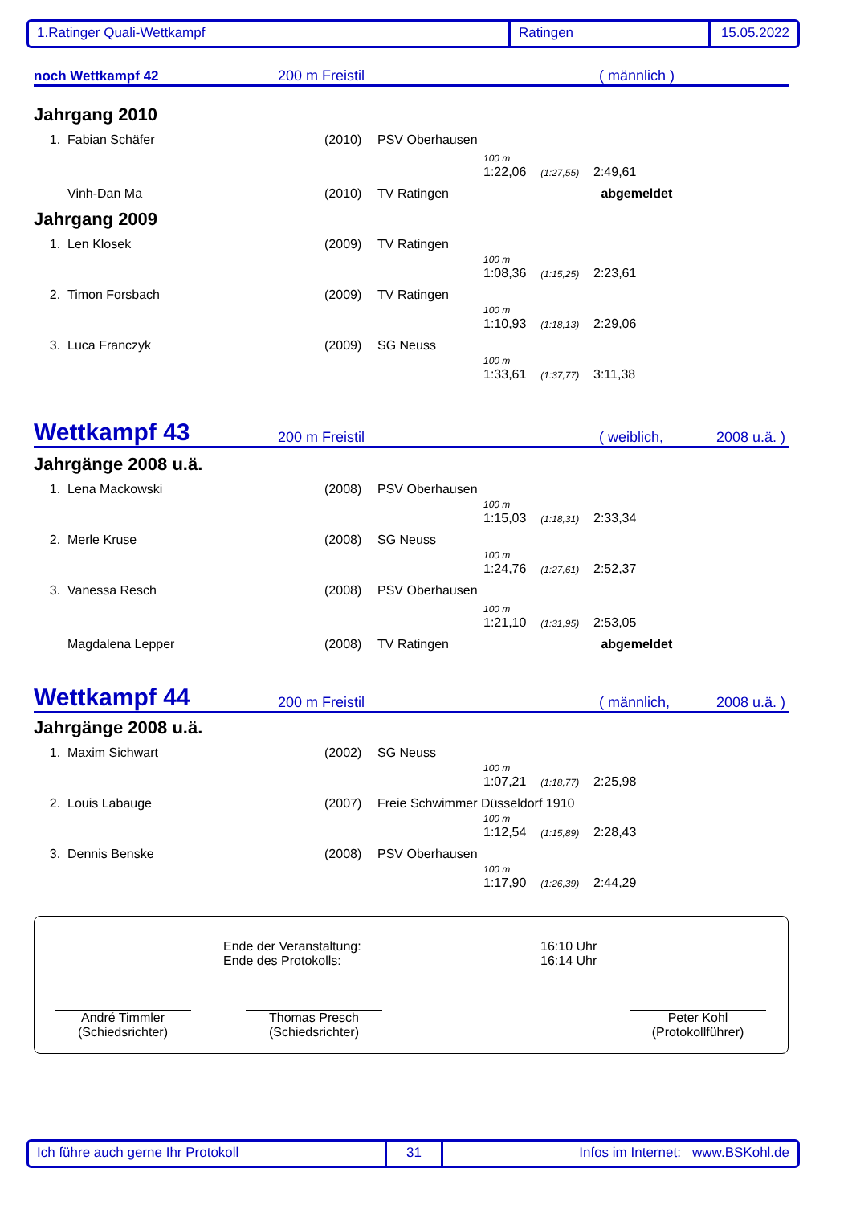1.Ratinger Quali-Wettkampf Ratingen 15.05.2022
noch Wettkampf 42 200 m Freistil ( männlich )
Jahrgang 2010
| 1. | Fabian Schäfer | (2010) | PSV Oberhausen |
| 100 m 1:22,06 (1:27,55) 2:49,61 | | | |
| | Vinh-Dan Ma | (2010) | TV Ratingen abgemeldet |
Jahrgang 2009
| 1. | Len Klosek | (2009) | TV Ratingen |
| 100 m 1:08,36 (1:15,25) 2:23,61 | | | |
| 2. | Timon Forsbach | (2009) | TV Ratingen |
| 100 m 1:10,93 (1:18,13) 2:29,06 | | | |
| 3. | Luca Franczyk | (2009) | SG Neuss |
| 100 m 1:33,61 (1:37,77) 3:11,38 | | | |
Wettkampf 43 200 m Freistil ( weiblich, 2008 u.ä. )
Jahrgänge 2008 u.ä.
| 1. | Lena Mackowski | (2008) | PSV Oberhausen |
| 100 m 1:15,03 (1:18,31) 2:33,34 | | | |
| 2. | Merle Kruse | (2008) | SG Neuss |
| 100 m 1:24,76 (1:27,61) 2:52,37 | | | |
| 3. | Vanessa Resch | (2008) | PSV Oberhausen |
| 100 m 1:21,10 (1:31,95) 2:53,05 | | | |
| | Magdalena Lepper | (2008) | TV Ratingen abgemeldet |
Wettkampf 44 200 m Freistil ( männlich, 2008 u.ä. )
Jahrgänge 2008 u.ä.
| 1. | Maxim Sichwart | (2002) | SG Neuss |
| 100 m 1:07,21 (1:18,77) 2:25,98 | | | |
| 2. | Louis Labauge | (2007) | Freie Schwimmer Düsseldorf 1910 |
| 100 m 1:12,54 (1:15,89) 2:28,43 | | | |
| 3. | Dennis Benske | (2008) | PSV Oberhausen |
| 100 m 1:17,90 (1:26,39) 2:44,29 | | | |
Ende der Veranstaltung:
Ende des Protokolls:
16:10 Uhr
16:14 Uhr
André Timmler
(Schiedsrichter)
Thomas Presch
(Schiedsrichter)
Peter Kohl
(Protokollführer)
Ich führe auch gerne Ihr Protokoll 31 Infos im Internet: www.BSKohl.de